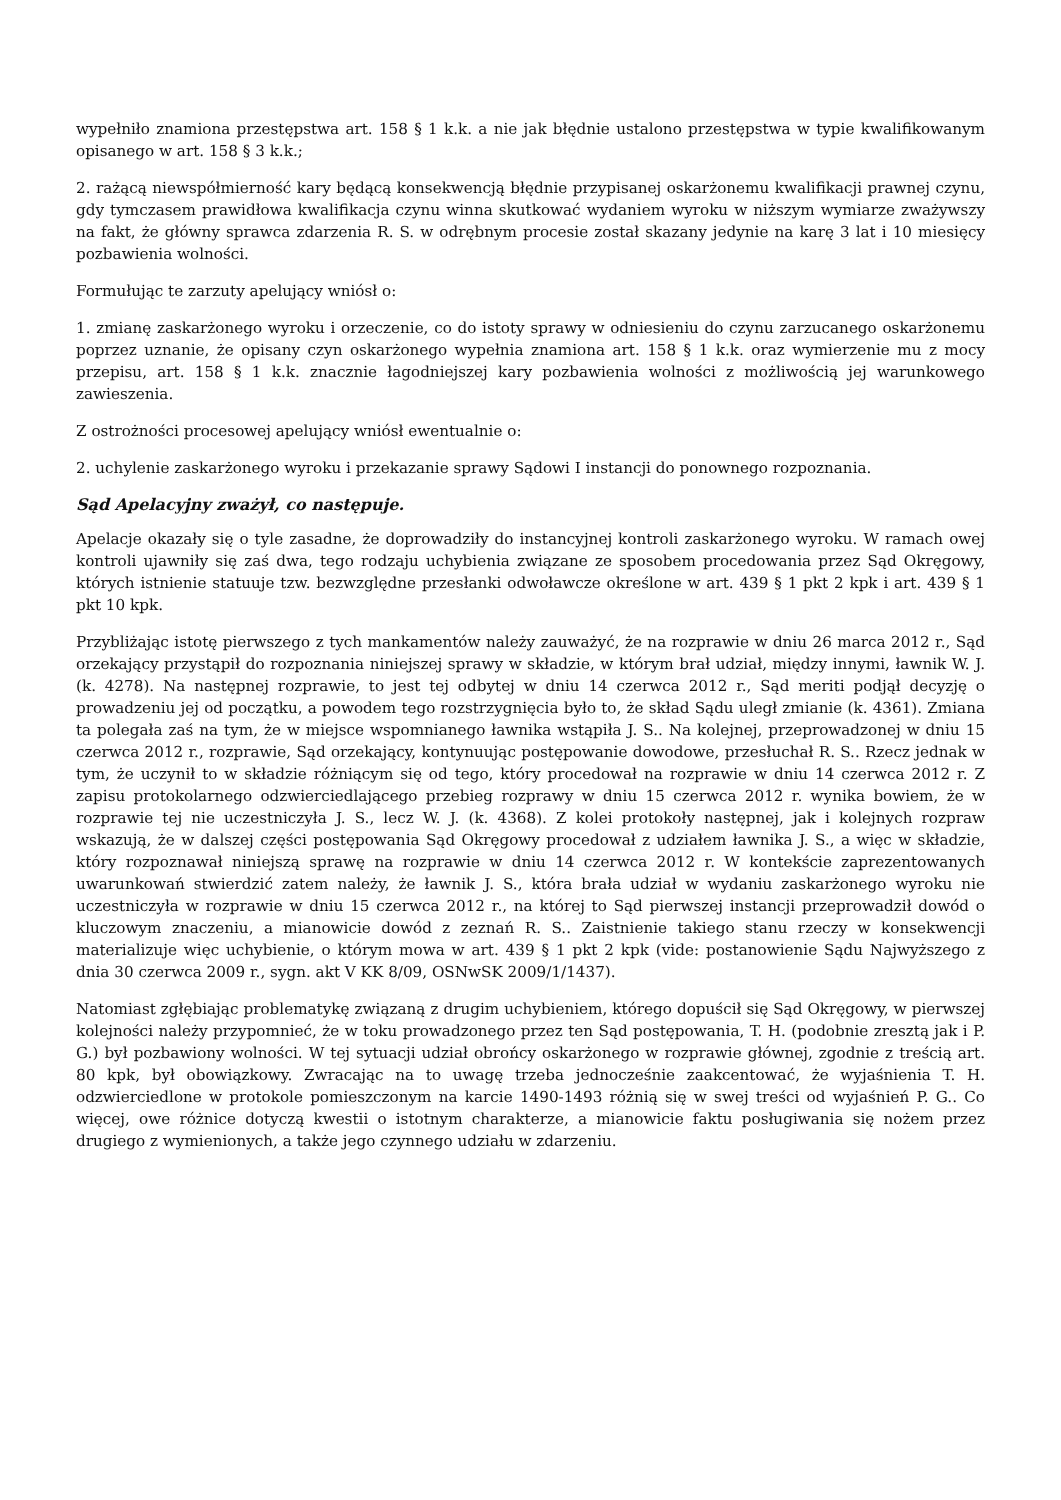wypełniło znamiona przestępstwa art. 158 § 1 k.k. a nie jak błędnie ustalono przestępstwa w typie kwalifikowanym opisanego w art. 158 § 3 k.k.;
2. rażącą niewspółmierność kary będącą konsekwencją błędnie przypisanej oskarżonemu kwalifikacji prawnej czynu, gdy tymczasem prawidłowa kwalifikacja czynu winna skutkować wydaniem wyroku w niższym wymiarze zważywszy na fakt, że główny sprawca zdarzenia R. S. w odrębnym procesie został skazany jedynie na karę 3 lat i 10 miesięcy pozbawienia wolności.
Formułując te zarzuty apelujący wniósł o:
1. zmianę zaskarżonego wyroku i orzeczenie, co do istoty sprawy w odniesieniu do czynu zarzucanego oskarżonemu poprzez uznanie, że opisany czyn oskarżonego wypełnia znamiona art. 158 § 1 k.k. oraz wymierzenie mu z mocy przepisu, art. 158 § 1 k.k. znacznie łagodniejszej kary pozbawienia wolności z możliwością jej warunkowego zawieszenia.
Z ostrożności procesowej apelujący wniósł ewentualnie o:
2. uchylenie zaskarżonego wyroku i przekazanie sprawy Sądowi I instancji do ponownego rozpoznania.
Sąd Apelacyjny zważył, co następuje.
Apelacje okazały się o tyle zasadne, że doprowadziły do instancyjnej kontroli zaskarżonego wyroku. W ramach owej kontroli ujawniły się zaś dwa, tego rodzaju uchybienia związane ze sposobem procedowania przez Sąd Okręgowy, których istnienie statuuje tzw. bezwzględne przesłanki odwoławcze określone w art. 439 § 1 pkt 2 kpk i art. 439 § 1 pkt 10 kpk.
Przybliżając istotę pierwszego z tych mankamentów należy zauważyć, że na rozprawie w dniu 26 marca 2012 r., Sąd orzekający przystąpił do rozpoznania niniejszej sprawy w składzie, w którym brał udział, między innymi, ławnik W. J. (k. 4278). Na następnej rozprawie, to jest tej odbytej w dniu 14 czerwca 2012 r., Sąd meriti podjął decyzję o prowadzeniu jej od początku, a powodem tego rozstrzygnięcia było to, że skład Sądu uległ zmianie (k. 4361). Zmiana ta polegała zaś na tym, że w miejsce wspomnianego ławnika wstąpiła J. S.. Na kolejnej, przeprowadzonej w dniu 15 czerwca 2012 r., rozprawie, Sąd orzekający, kontynuując postępowanie dowodowe, przesłuchał R. S.. Rzecz jednak w tym, że uczynił to w składzie różniącym się od tego, który procedował na rozprawie w dniu 14 czerwca 2012 r. Z zapisu protokolarnego odzwierciedlającego przebieg rozprawy w dniu 15 czerwca 2012 r. wynika bowiem, że w rozprawie tej nie uczestniczyła J. S., lecz W. J. (k. 4368). Z kolei protokoły następnej, jak i kolejnych rozpraw wskazują, że w dalszej części postępowania Sąd Okręgowy procedował z udziałem ławnika J. S., a więc w składzie, który rozpoznawał niniejszą sprawę na rozprawie w dniu 14 czerwca 2012 r. W kontekście zaprezentowanych uwarunkowań stwierdzić zatem należy, że ławnik J. S., która brała udział w wydaniu zaskarżonego wyroku nie uczestniczyła w rozprawie w dniu 15 czerwca 2012 r., na której to Sąd pierwszej instancji przeprowadził dowód o kluczowym znaczeniu, a mianowicie dowód z zeznań R. S.. Zaistnienie takiego stanu rzeczy w konsekwencji materializuje więc uchybienie, o którym mowa w art. 439 § 1 pkt 2 kpk (vide: postanowienie Sądu Najwyższego z dnia 30 czerwca 2009 r., sygn. akt V KK 8/09, OSNwSK 2009/1/1437).
Natomiast zgłębiając problematykę związaną z drugim uchybieniem, którego dopuścił się Sąd Okręgowy, w pierwszej kolejności należy przypomnieć, że w toku prowadzonego przez ten Sąd postępowania, T. H. (podobnie zresztą jak i P. G.) był pozbawiony wolności. W tej sytuacji udział obrońcy oskarżonego w rozprawie głównej, zgodnie z treścią art. 80 kpk, był obowiązkowy. Zwracając na to uwagę trzeba jednocześnie zaakcentować, że wyjaśnienia T. H. odzwierciedlone w protokole pomieszczonym na karcie 1490-1493 różnią się w swej treści od wyjaśnień P. G.. Co więcej, owe różnice dotyczą kwestii o istotnym charakterze, a mianowicie faktu posługiwania się nożem przez drugiego z wymienionych, a także jego czynnego udziału w zdarzeniu.